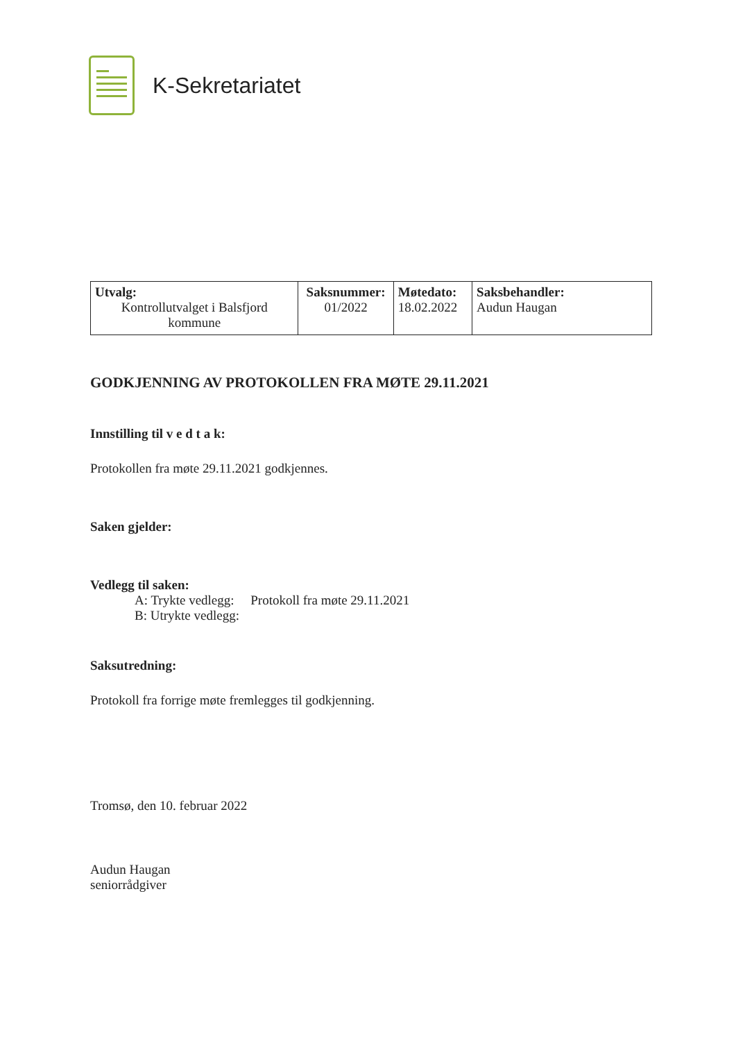K-Sekretariatet
| Utvalg: Kontrollutvalget i Balsfjord kommune | Saksnummer: 01/2022 | Møtedato: 18.02.2022 | Saksbehandler: Audun Haugan |
GODKJENNING AV PROTOKOLLEN FRA MØTE 29.11.2021
Innstilling til v e d t a k:
Protokollen fra møte 29.11.2021 godkjennes.
Saken gjelder:
Vedlegg til saken:
A: Trykte vedlegg: Protokoll fra møte 29.11.2021
B: Utrykte vedlegg:
Saksutredning:
Protokoll fra forrige møte fremlegges til godkjenning.
Tromsø, den 10. februar 2022
Audun Haugan
seniorrådgiver